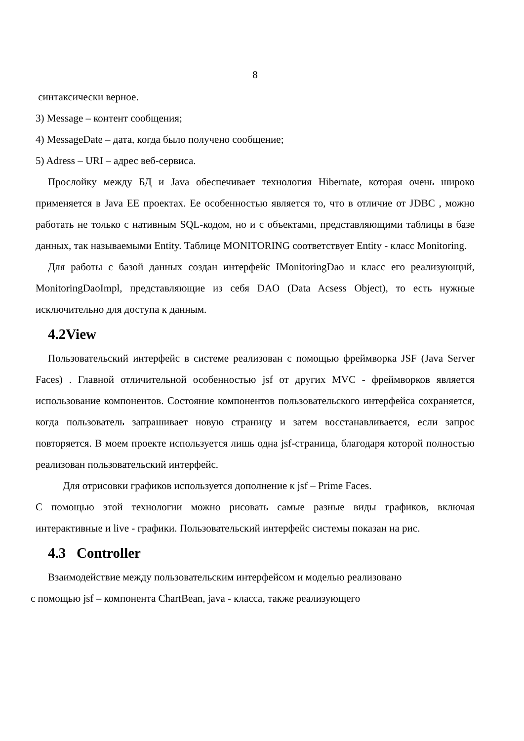8
синтаксически верное.
3) Message – контент сообщения;
4) MessageDate – дата, когда было получено сообщение;
5) Adress – URI – адрес веб-сервиса.
Прослойку между БД и Java обеспечивает технология Hibernate, которая очень широко применяется в Java EE проектах. Ее особенностью является то, что в отличие от JDBC , можно работать не только с нативным SQL-кодом, но и с объектами, представляющими таблицы в базе данных, так называемыми Entity. Таблице MONITORING соответствует Entity - класс Monitoring.
Для работы с базой данных создан интерфейс IMonitoringDao и класс его реализующий, MonitoringDaoImpl, представляющие из себя DAO (Data Acsess Object), то есть нужные исключительно для доступа к данным.
4.2View
Пользовательский интерфейс в системе реализован с помощью фреймворка JSF (Java Server Faces) . Главной отличительной особенностью jsf от других MVC - фреймворков является использование компонентов. Состояние компонентов пользовательского интерфейса сохраняется, когда пользователь запрашивает новую страницу и затем восстанавливается, если запрос повторяется. В моем проекте используется лишь одна jsf-страница, благодаря которой полностью реализован пользовательский интерфейс.
Для отрисовки графиков используется дополнение к jsf – Prime Faces.
С помощью этой технологии можно рисовать самые разные виды графиков, включая интерактивные и live - графики. Пользовательский интерфейс системы показан на рис.
4.3 Controller
Взаимодействие между пользовательским интерфейсом и моделью реализовано
с помощью jsf – компонента ChartBean, java - класса, также реализующего